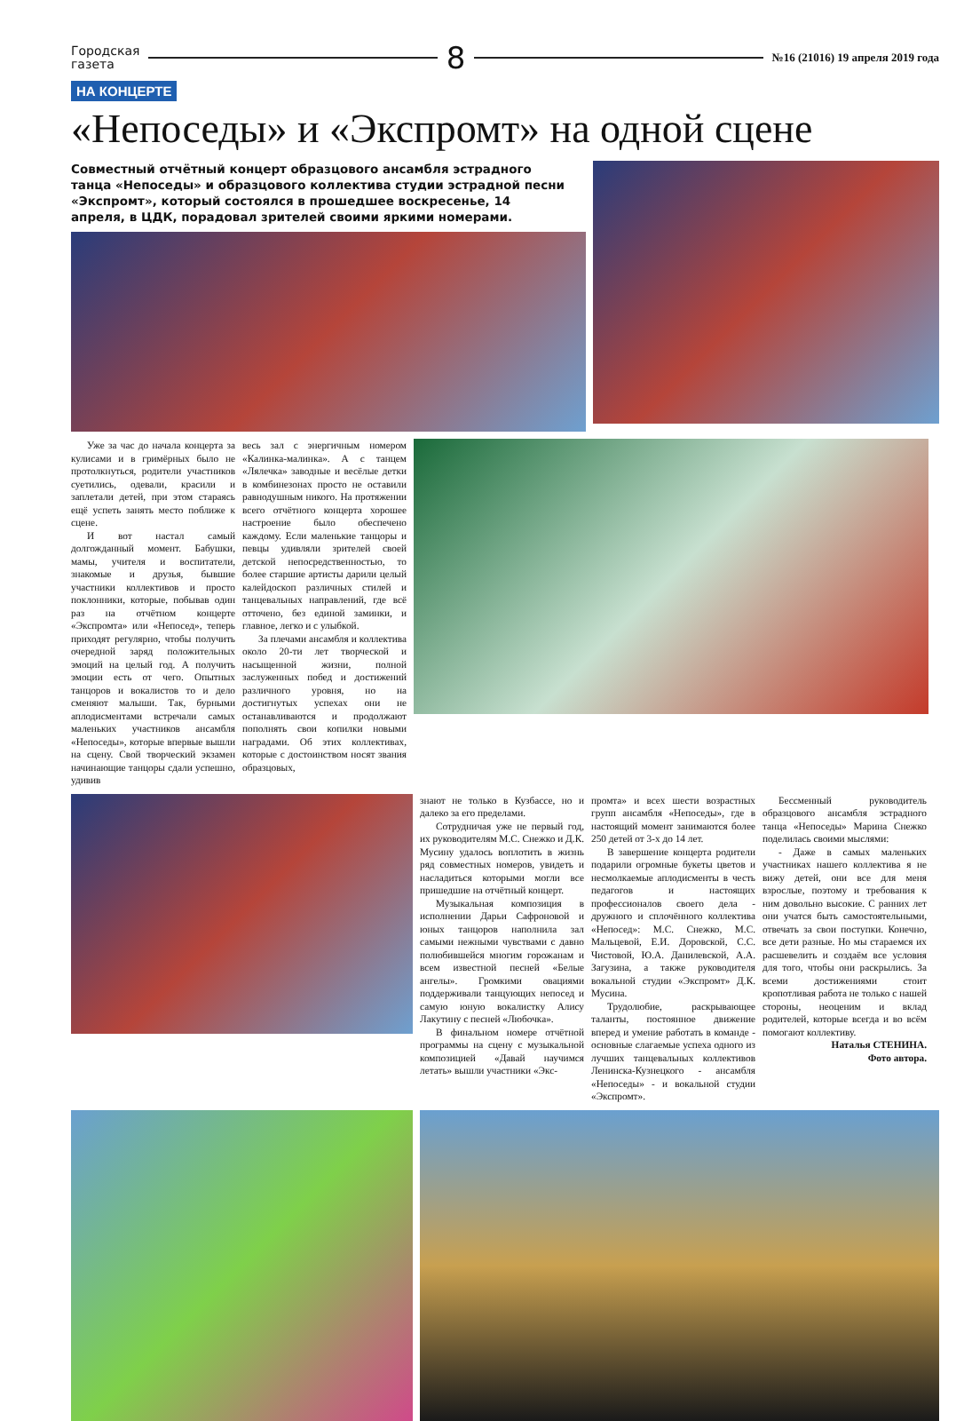Городская
газета
8
№16 (21016) 19 апреля 2019 года
НА КОНЦЕРТЕ
«Непоседы» и «Экспромт» на одной сцене
Совместный отчётный концерт образцового ансамбля эстрадного танца «Непоседы» и образцового коллектива студии эстрадной песни «Экспромт», который состоялся в прошедшее воскресенье, 14 апреля, в ЦДК, порадовал зрителей своими яркими номерами.
Уже за час до начала концерта за кулисами и в гримёрных было не протолкнуться, родители участников суетились, одевали, красили и заплетали детей, при этом стараясь ещё успеть занять место поближе к сцене.
И вот настал самый долгожданный момент. Бабушки, мамы, учителя и воспитатели, знакомые и друзья, бывшие участники коллективов и просто поклонники, которые, побывав один раз на отчётном концерте «Экспромта» или «Непосед», теперь приходят регулярно, чтобы получить очередной заряд положительных эмоций на целый год. А получить эмоции есть от чего. Опытных танцоров и вокалистов то и дело сменяют малыши. Так, бурными аплодисментами встречали самых маленьких участников ансамбля «Непоседы», которые впервые вышли на сцену. Свой творческий экзамен начинающие танцоры сдали успешно, удивив
весь зал с энергичным номером «Калинка-малинка». А с танцем «Лялечка» заводные и весёлые детки в комбинезонах просто не оставили равнодушным никого. На протяжении всего отчётного концерта хорошее настроение было обеспечено каждому. Если маленькие танцоры и певцы удивляли зрителей своей детской непосредственностью, то более старшие артисты дарили целый калейдоскоп различных стилей и танцевальных направлений, где всё отточено, без единой заминки, и главное, легко и с улыбкой.
За плечами ансамбля и коллектива около 20-ти лет творческой и насыщенной жизни, полной заслуженных побед и достижений различного уровня, но на достигнутых успехах они не останавливаются и продолжают пополнять свои копилки новыми наградами. Об этих коллективах, которые с достоинством носят звания образцовых,
знают не только в Кузбассе, но и далеко за его пределами.
Сотрудничая уже не первый год, их руководителям М.С. Снежко и Д.К. Мусину удалось воплотить в жизнь ряд совместных номеров, увидеть и насладиться которыми могли все пришедшие на отчётный концерт.
Музыкальная композиция в исполнении Дарьи Сафроновой и юных танцоров наполнила зал самыми нежными чувствами с давно полюбившейся многим горожанам и всем известной песней «Белые ангелы». Громкими овациями поддерживали танцующих непосед и самую юную вокалистку Алису Лакутину с песней «Любочка».
В финальном номере отчётной программы на сцену с музыкальной композицией «Давай научимся летать» вышли участники «Экс-
промта» и всех шести возрастных групп ансамбля «Непоседы», где в настоящий момент занимаются более 250 детей от 3-х до 14 лет.
В завершение концерта родители подарили огромные букеты цветов и несмолкаемые аплодисменты в честь педагогов и настоящих профессионалов своего дела - дружного и сплочённого коллектива «Непосед»: М.С. Снежко, М.С. Мальцевой, Е.И. Доровской, С.С. Чистовой, Ю.А. Данилевской, А.А. Загузина, а также руководителя вокальной студии «Экспромт» Д.К. Мусина.
Трудолюбие, раскрывающее таланты, постоянное движение вперед и умение работать в команде - основные слагаемые успеха одного из лучших танцевальных коллективов Ленинска-Кузнецкого - ансамбля «Непоседы» - и вокальной студии «Экспромт».
Бессменный руководитель образцового ансамбля эстрадного танца «Непоседы» Марина Снежко поделилась своими мыслями:
- Даже в самых маленьких участниках нашего коллектива я не вижу детей, они все для меня взрослые, поэтому и требования к ним довольно высокие. С ранних лет они учатся быть самостоятельными, отвечать за свои поступки. Конечно, все дети разные. Но мы стараемся их расшевелить и создаём все условия для того, чтобы они раскрылись. За всеми достижениями стоит кропотливая работа не только с нашей стороны, неоценим и вклад родителей, которые всегда и во всём помогают коллективу.
Наталья СТЕНИНА.
Фото автора.